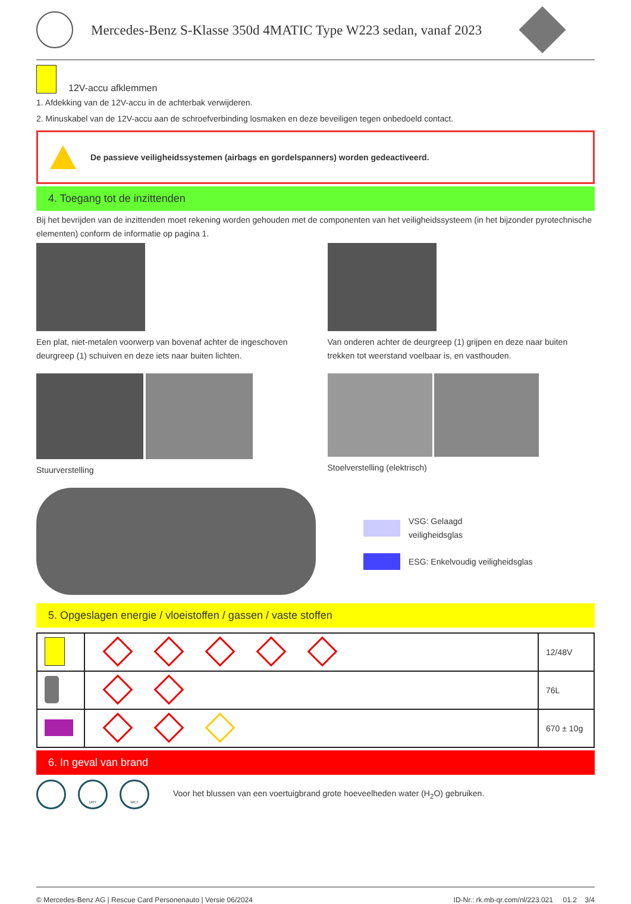Mercedes-Benz S-Klasse 350d 4MATIC Type W223 sedan, vanaf 2023
12V-accu afklemmen
1. Afdekking van de 12V-accu in de achterbak verwijderen.
2. Minuskabel van de 12V-accu aan de schroefverbinding losmaken en deze beveiligen tegen onbedoeld contact.
De passieve veiligheidssystemen (airbags en gordelspanners) worden gedeactiveerd.
4. Toegang tot de inzittenden
Bij het bevrijden van de inzittenden moet rekening worden gehouden met de componenten van het veiligheidssysteem (in het bijzonder pyrotechnische elementen) conform de informatie op pagina 1.
Een plat, niet-metalen voorwerp van bovenaf achter de ingeschoven deurgreep (1) schuiven en deze iets naar buiten lichten.
Van onderen achter de deurgreep (1) grijpen en deze naar buiten trekken tot weerstand voelbaar is, en vasthouden.
Stuurverstelling Stoelverstelling (elektrisch)
VSG: Gelaagd
veiligheidsglas
ESG: Enkelvoudig veiligheidsglas
5. Opgeslagen energie / vloeistoffen / gassen / vaste stoffen
| | | 12/48V |
| | | 76L |
| | | 670 ± 10g |
6. In geval van brand
DRY WET
Voor het blussen van een voertuigbrand grote hoeveelheden water (H<sub>2</sub>O) gebruiken.
© Mercedes-Benz AG | Rescue Card Personenauto | Versie 06/2024 ID-Nr.: rk.mb-qr.com/nl/223.021 01.2 3/4